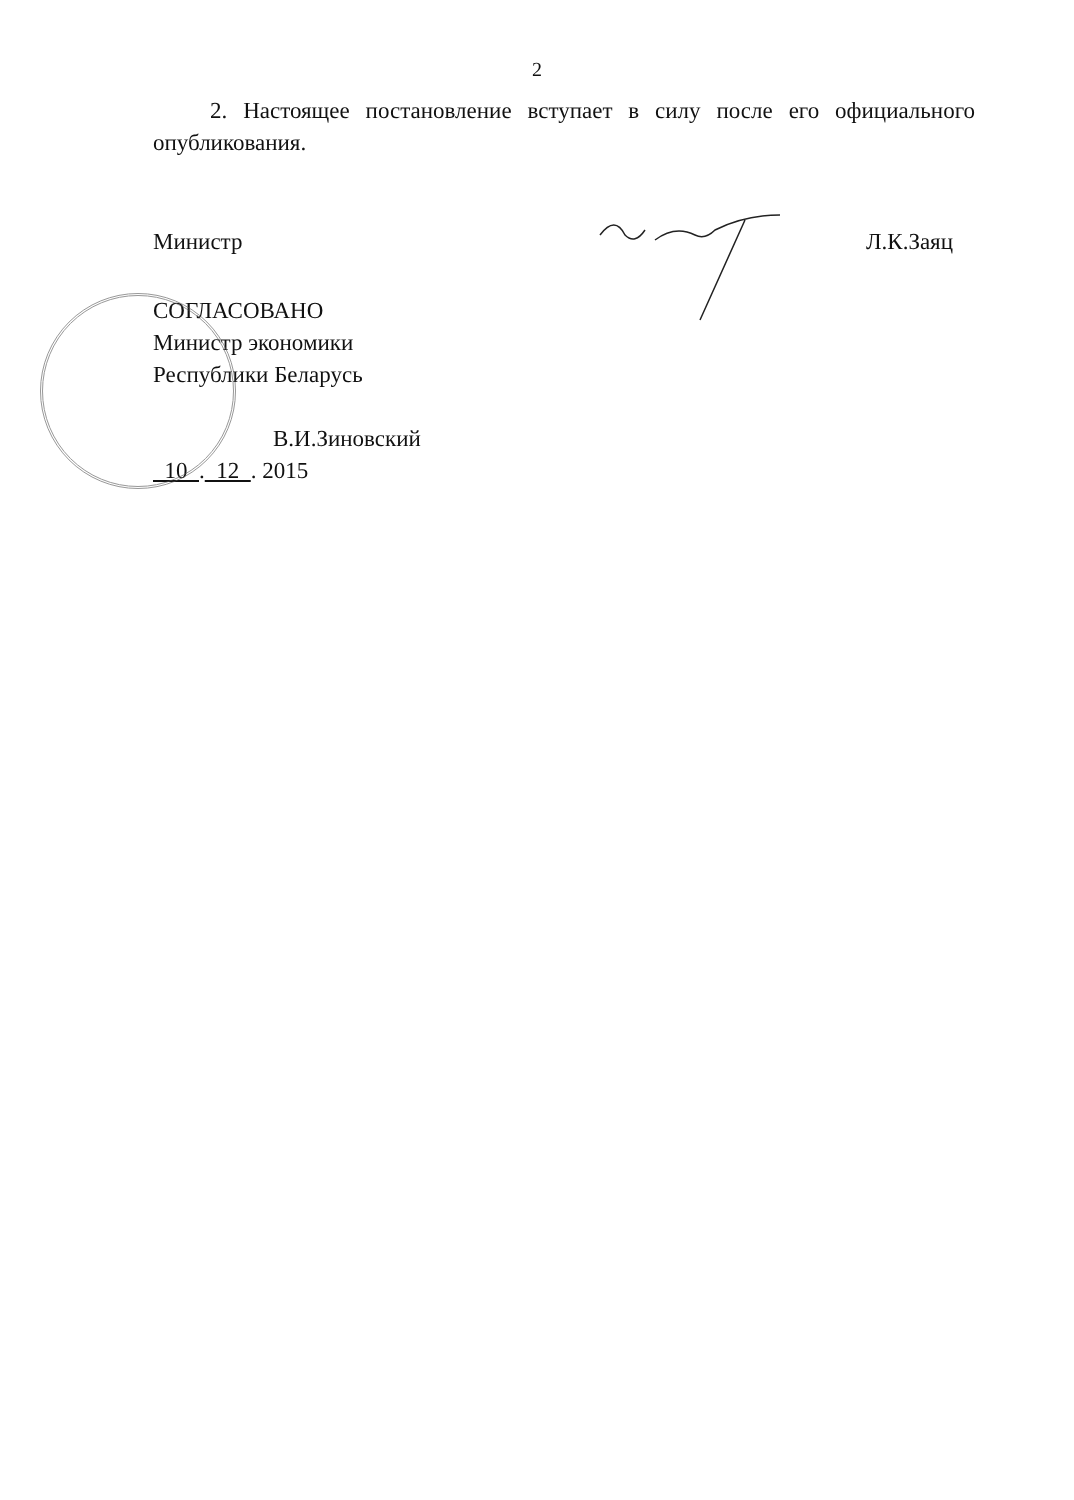2
2. Настоящее постановление вступает в силу после его официального опубликования.
Министр Л.К.Заяц
СОГЛАСОВАНО
Министр экономики
Республики Беларусь
В.И.Зиновский
10 . 12 . 2015